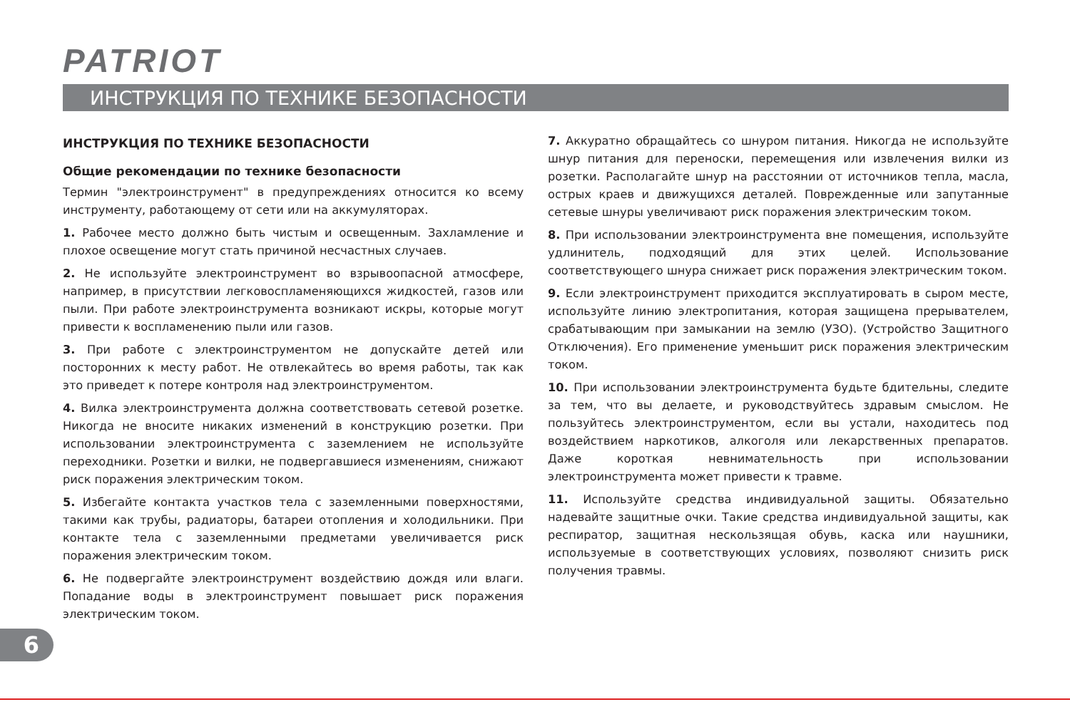PATRIOT
ИНСТРУКЦИЯ ПО ТЕХНИКЕ БЕЗОПАСНОСТИ
ИНСТРУКЦИЯ ПО ТЕХНИКЕ БЕЗОПАСНОСТИ
Общие рекомендации по технике безопасности
Термин "электроинструмент" в предупреждениях относится ко всему инструменту, работающему от сети или на аккумуляторах.
1. Рабочее место должно быть чистым и освещенным. Захламление и плохое освещение могут стать причиной несчастных случаев.
2. Не используйте электроинструмент во взрывоопасной атмосфере, например, в присутствии легковоспламеняющихся жидкостей, газов или пыли. При работе электроинструмента возникают искры, которые могут привести к воспламенению пыли или газов.
3. При работе с электроинструментом не допускайте детей или посторонних к месту работ. Не отвлекайтесь во время работы, так как это приведет к потере контроля над электроинструментом.
4. Вилка электроинструмента должна соответствовать сетевой розетке. Никогда не вносите никаких изменений в конструкцию розетки. При использовании электроинструмента с заземлением не используйте переходники. Розетки и вилки, не подвергавшиеся изменениям, снижают риск поражения электрическим током.
5. Избегайте контакта участков тела с заземленными поверхностями, такими как трубы, радиаторы, батареи отопления и холодильники. При контакте тела с заземленными предметами увеличивается риск поражения электрическим током.
6. Не подвергайте электроинструмент воздействию дождя или влаги. Попадание воды в электроинструмент повышает риск поражения электрическим током.
7. Аккуратно обращайтесь со шнуром питания. Никогда не используйте шнур питания для переноски, перемещения или извлечения вилки из розетки. Располагайте шнур на расстоянии от источников тепла, масла, острых краев и движущихся деталей. Поврежденные или запутанные сетевые шнуры увеличивают риск поражения электрическим током.
8. При использовании электроинструмента вне помещения, используйте удлинитель, подходящий для этих целей. Использование соответствующего шнура снижает риск поражения электрическим током.
9. Если электроинструмент приходится эксплуатировать в сыром месте, используйте линию электропитания, которая защищена прерывателем, срабатывающим при замыкании на землю (УЗО). (Устройство Защитного Отключения). Его применение уменьшит риск поражения электрическим током.
10. При использовании электроинструмента будьте бдительны, следите за тем, что вы делаете, и руководствуйтесь здравым смыслом. Не пользуйтесь электроинструментом, если вы устали, находитесь под воздействием наркотиков, алкоголя или лекарственных препаратов. Даже короткая невнимательность при использовании электроинструмента может привести к травме.
11. Используйте средства индивидуальной защиты. Обязательно надевайте защитные очки. Такие средства индивидуальной защиты, как респиратор, защитная нескользящая обувь, каска или наушники, используемые в соответствующих условиях, позволяют снизить риск получения травмы.
6